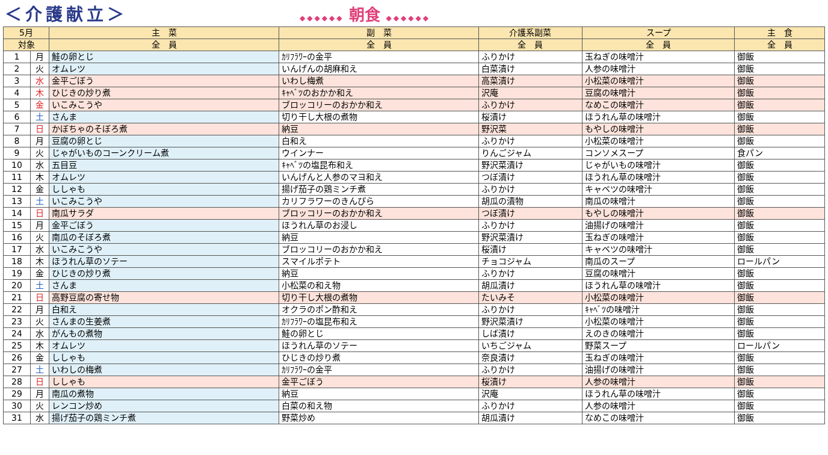＜介護献立＞
◆◆◆◆◆◆ 朝食 ◆◆◆◆◆◆
| 5月 | | 主 菜 | 副 菜 | 介護系副菜 | スープ | 主 食 |
| --- | --- | --- | --- | --- | --- | --- |
| 対象 | | 全 員 | 全 員 | 全 員 | 全 員 | 全 員 |
| 1 | 月 | 鮭の卵とじ | ｶﾘﾌﾗﾜｰの金平 | ふりかけ | 玉ねぎの味噌汁 | 御飯 |
| 2 | 火 | オムレツ | いんげんの胡麻和え | 白菜漬け | 人参の味噌汁 | 御飯 |
| 3 | 水 | 金平ごぼう | いわし梅煮 | 高菜漬け | 小松菜の味噌汁 | 御飯 |
| 4 | 木 | ひじきの炒り煮 | ｷｬﾍﾞﾂのおかか和え | 沢庵 | 豆腐の味噌汁 | 御飯 |
| 5 | 金 | いこみこうや | ブロッコリーのおかか和え | ふりかけ | なめこの味噌汁 | 御飯 |
| 6 | 土 | さんま | 切り干し大根の煮物 | 桜漬け | ほうれん草の味噌汁 | 御飯 |
| 7 | 日 | かぼちゃのそぼろ煮 | 納豆 | 野沢菜 | もやしの味噌汁 | 御飯 |
| 8 | 月 | 豆腐の卵とじ | 白和え | ふりかけ | 小松菜の味噌汁 | 御飯 |
| 9 | 火 | じゃがいものコーンクリーム煮 | ウインナー | りんごジャム | コンソメスープ | 食パン |
| 10 | 水 | 五目豆 | ｷｬﾍﾞﾂの塩昆布和え | 野沢菜漬け | じゃがいもの味噌汁 | 御飯 |
| 11 | 木 | オムレツ | いんげんと人参のマヨ和え | つぼ漬け | ほうれん草の味噌汁 | 御飯 |
| 12 | 金 | ししゃも | 揚げ茄子の鶏ミンチ煮 | ふりかけ | キャベツの味噌汁 | 御飯 |
| 13 | 土 | いこみこうや | カリフラワーのきんぴら | 胡瓜の漬物 | 南瓜の味噌汁 | 御飯 |
| 14 | 日 | 南瓜サラダ | ブロッコリーのおかか和え | つぼ漬け | もやしの味噌汁 | 御飯 |
| 15 | 月 | 金平ごぼう | ほうれん草のお浸し | ふりかけ | 油揚げの味噌汁 | 御飯 |
| 16 | 火 | 南瓜のそぼろ煮 | 納豆 | 野沢菜漬け | 玉ねぎの味噌汁 | 御飯 |
| 17 | 水 | いこみこうや | ブロッコリーのおかか和え | 桜漬け | キャベツの味噌汁 | 御飯 |
| 18 | 木 | ほうれん草のソテー | スマイルポテト | チョコジャム | 南瓜のスープ | ロールパン |
| 19 | 金 | ひじきの炒り煮 | 納豆 | ふりかけ | 豆腐の味噌汁 | 御飯 |
| 20 | 土 | さんま | 小松菜の和え物 | 胡瓜漬け | ほうれん草の味噌汁 | 御飯 |
| 21 | 日 | 高野豆腐の寄せ物 | 切り干し大根の煮物 | たいみそ | 小松菜の味噌汁 | 御飯 |
| 22 | 月 | 白和え | オクラのポン酢和え | ふりかけ | ｷｬﾍﾞﾂの味噌汁 | 御飯 |
| 23 | 火 | さんまの生姜煮 | ｶﾘﾌﾗﾜｰの塩昆布和え | 野沢菜漬け | 小松菜の味噌汁 | 御飯 |
| 24 | 水 | がんもの煮物 | 鮭の卵とじ | しば漬け | えのきの味噌汁 | 御飯 |
| 25 | 木 | オムレツ | ほうれん草のソテー | いちごジャム | 野菜スープ | ロールパン |
| 26 | 金 | ししゃも | ひじきの炒り煮 | 奈良漬け | 玉ねぎの味噌汁 | 御飯 |
| 27 | 土 | いわしの梅煮 | ｶﾘﾌﾗﾜｰの金平 | ふりかけ | 油揚げの味噌汁 | 御飯 |
| 28 | 日 | ししゃも | 金平ごぼう | 桜漬け | 人参の味噌汁 | 御飯 |
| 29 | 月 | 南瓜の煮物 | 納豆 | 沢庵 | ほうれん草の味噌汁 | 御飯 |
| 30 | 火 | レンコン炒め | 白菜の和え物 | ふりかけ | 人参の味噌汁 | 御飯 |
| 31 | 水 | 揚げ茄子の鶏ミンチ煮 | 野菜炒め | 胡瓜漬け | なめこの味噌汁 | 御飯 |